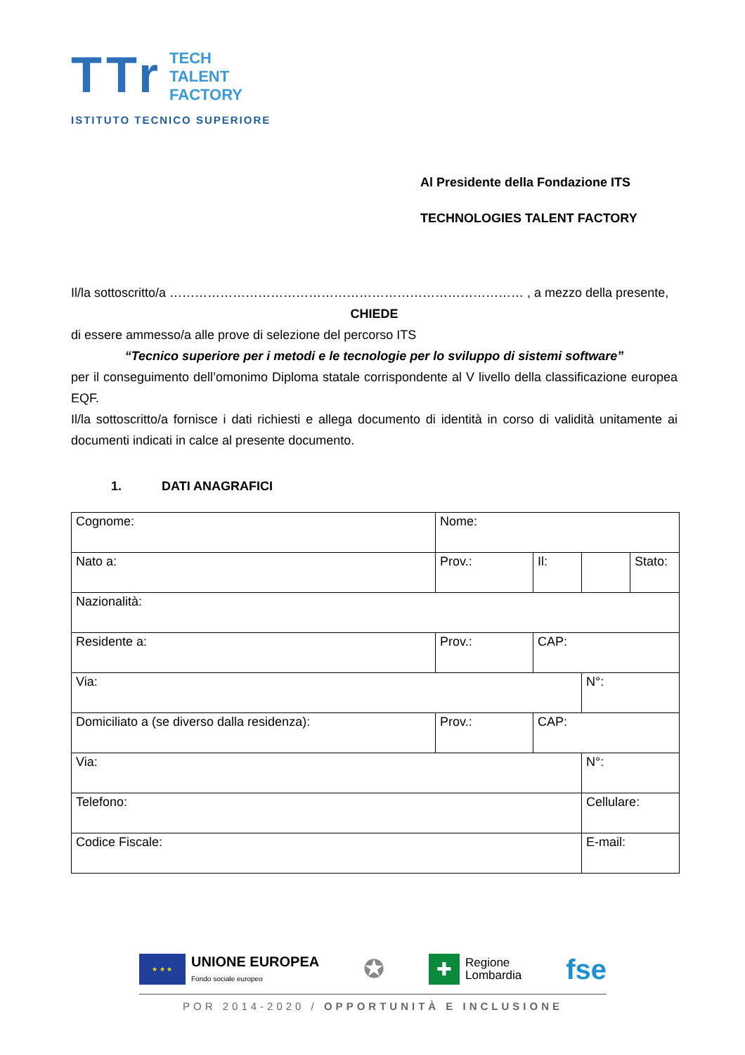TTr
TECH
TALENT
FACTORY
ISTITUTO TECNICO SUPERIORE
Al Presidente della Fondazione ITS
TECHNOLOGIES TALENT FACTORY
Il/la sottoscritto/a ………………………………………………………………………… , a mezzo della presente,
CHIEDE
di essere ammesso/a alle prove di selezione del percorso ITS
“Tecnico superiore per i metodi e le tecnologie per lo sviluppo di sistemi software”
per il conseguimento dell’omonimo Diploma statale corrispondente al V livello della classificazione europea EQF.
Il/la sottoscritto/a fornisce i dati richiesti e allega documento di identità in corso di validità unitamente ai documenti indicati in calce al presente documento.
1. DATI ANAGRAFICI
| Cognome: | Nome: | | | |
| Nato a: | Prov.: | Il: | | Stato: |
| Nazionalità: | | | | |
| Residente a: | Prov.: | CAP: | | |
| Via: | | | N°: | |
| Domiciliato a (se diverso dalla residenza): | Prov.: | CAP: | | |
| Via: | | | N°: | |
| Telefono: | | | Cellulare: | |
| Codice Fiscale: | | | E-mail: | |
★ ★ ★
UNIONE EUROPEA
Fondo sociale europeo
✪
✚
Regione
Lombardia
fse
POR 2014-2020 / OPPORTUNITÀ E INCLUSIONE